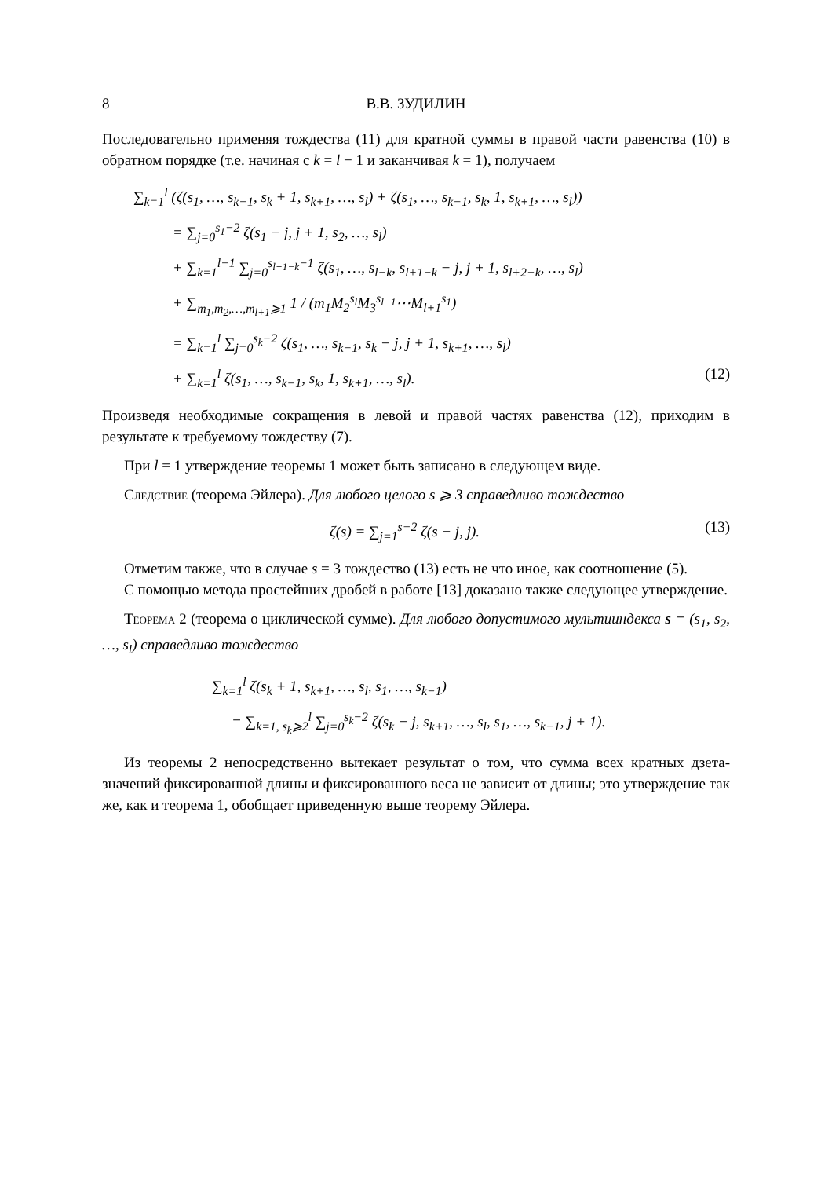8 В.В. ЗУДИЛИН
Последовательно применяя тождества (11) для кратной суммы в правой части равенства (10) в обратном порядке (т.е. начиная с k = l − 1 и заканчивая k = 1), получаем
∑<sub>k=1</sub><sup>l</sup> (ζ(s<sub>1</sub>, …, s<sub>k−1</sub>, s<sub>k</sub> + 1, s<sub>k+1</sub>, …, s<sub>l</sub>) + ζ(s<sub>1</sub>, …, s<sub>k−1</sub>, s<sub>k</sub>, 1, s<sub>k+1</sub>, …, s<sub>l</sub>))
= ∑<sub>j=0</sub><sup>s<sub>1</sub>−2</sup> ζ(s<sub>1</sub> − j, j + 1, s<sub>2</sub>, …, s<sub>l</sub>)
+ ∑<sub>k=1</sub><sup>l−1</sup> ∑<sub>j=0</sub><sup>s<sub>l+1−k</sub>−1</sup> ζ(s<sub>1</sub>, …, s<sub>l−k</sub>, s<sub>l+1−k</sub> − j, j + 1, s<sub>l+2−k</sub>, …, s<sub>l</sub>)
+ ∑<sub>m<sub>1</sub>,m<sub>2</sub>,…,m<sub>l+1</sub>⩾1</sub> 1 / (m<sub>1</sub>M<sub>2</sub><sup>s<sub>l</sub></sup>M<sub>3</sub><sup>s<sub>l−1</sub></sup>⋯M<sub>l+1</sub><sup>s<sub>1</sub></sup>)
= ∑<sub>k=1</sub><sup>l</sup> ∑<sub>j=0</sub><sup>s<sub>k</sub>−2</sup> ζ(s<sub>1</sub>, …, s<sub>k−1</sub>, s<sub>k</sub> − j, j + 1, s<sub>k+1</sub>, …, s<sub>l</sub>)
+ ∑<sub>k=1</sub><sup>l</sup> ζ(s<sub>1</sub>, …, s<sub>k−1</sub>, s<sub>k</sub>, 1, s<sub>k+1</sub>, …, s<sub>l</sub>). (12)
Произведя необходимые сокращения в левой и правой частях равенства (12), приходим в результате к требуемому тождеству (7).
При l = 1 утверждение теоремы 1 может быть записано в следующем виде.
Следствие (теорема Эйлера). Для любого целого s ⩾ 3 справедливо тождество
ζ(s) = ∑<sub>j=1</sub><sup>s−2</sup> ζ(s − j, j). (13)
Отметим также, что в случае s = 3 тождество (13) есть не что иное, как соотношение (5).
С помощью метода простейших дробей в работе [13] доказано также следующее утверждение.
Теорема 2 (теорема о циклической сумме). Для любого допустимого мультииндекса s = (s<sub>1</sub>, s<sub>2</sub>, …, s<sub>l</sub>) справедливо тождество
∑<sub>k=1</sub><sup>l</sup> ζ(s<sub>k</sub> + 1, s<sub>k+1</sub>, …, s<sub>l</sub>, s<sub>1</sub>, …, s<sub>k−1</sub>)
= ∑<sub>k=1, s<sub>k</sub>⩾2</sub><sup>l</sup> ∑<sub>j=0</sub><sup>s<sub>k</sub>−2</sup> ζ(s<sub>k</sub> − j, s<sub>k+1</sub>, …, s<sub>l</sub>, s<sub>1</sub>, …, s<sub>k−1</sub>, j + 1).
Из теоремы 2 непосредственно вытекает результат о том, что сумма всех кратных дзета-значений фиксированной длины и фиксированного веса не зависит от длины; это утверждение так же, как и теорема 1, обобщает приведенную выше теорему Эйлера.